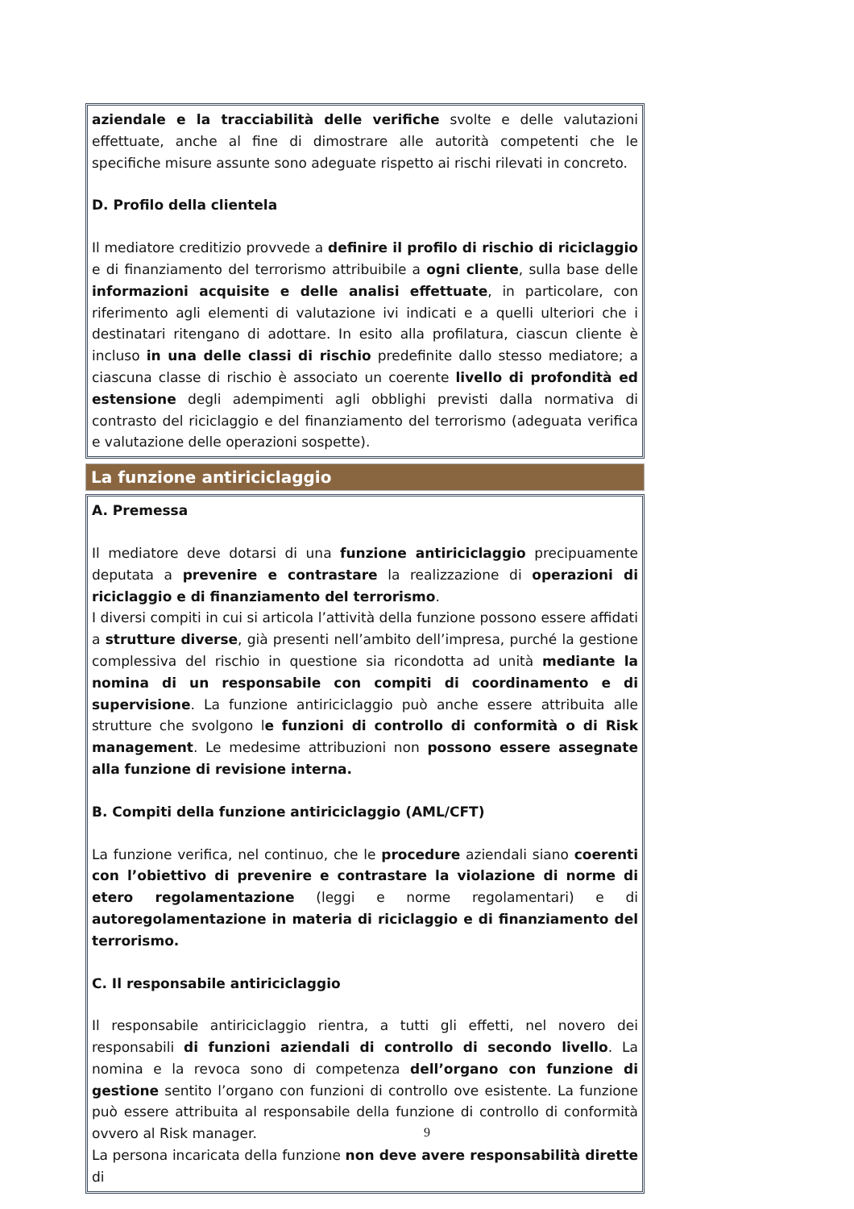aziendale e la tracciabilità delle verifiche svolte e delle valutazioni effettuate, anche al fine di dimostrare alle autorità competenti che le specifiche misure assunte sono adeguate rispetto ai rischi rilevati in concreto.
D. Profilo della clientela
Il mediatore creditizio provvede a definire il profilo di rischio di riciclaggio e di finanziamento del terrorismo attribuibile a ogni cliente, sulla base delle informazioni acquisite e delle analisi effettuate, in particolare, con riferimento agli elementi di valutazione ivi indicati e a quelli ulteriori che i destinatari ritengano di adottare. In esito alla profilatura, ciascun cliente è incluso in una delle classi di rischio predefinite dallo stesso mediatore; a ciascuna classe di rischio è associato un coerente livello di profondità ed estensione degli adempimenti agli obblighi previsti dalla normativa di contrasto del riciclaggio e del finanziamento del terrorismo (adeguata verifica e valutazione delle operazioni sospette).
La funzione antiriciclaggio
A. Premessa
Il mediatore deve dotarsi di una funzione antiriciclaggio precipuamente deputata a prevenire e contrastare la realizzazione di operazioni di riciclaggio e di finanziamento del terrorismo.
I diversi compiti in cui si articola l’attività della funzione possono essere affidati a strutture diverse, già presenti nell’ambito dell’impresa, purché la gestione complessiva del rischio in questione sia ricondotta ad unità mediante la nomina di un responsabile con compiti di coordinamento e di supervisione. La funzione antiriciclaggio può anche essere attribuita alle strutture che svolgono le funzioni di controllo di conformità o di Risk management. Le medesime attribuzioni non possono essere assegnate alla funzione di revisione interna.
B. Compiti della funzione antiriciclaggio (AML/CFT)
La funzione verifica, nel continuo, che le procedure aziendali siano coerenti con l’obiettivo di prevenire e contrastare la violazione di norme di etero regolamentazione (leggi e norme regolamentari) e di autoregolamentazione in materia di riciclaggio e di finanziamento del terrorismo.
C. Il responsabile antiriciclaggio
Il responsabile antiriciclaggio rientra, a tutti gli effetti, nel novero dei responsabili di funzioni aziendali di controllo di secondo livello. La nomina e la revoca sono di competenza dell’organo con funzione di gestione sentito l’organo con funzioni di controllo ove esistente. La funzione può essere attribuita al responsabile della funzione di controllo di conformità ovvero al Risk manager.
La persona incaricata della funzione non deve avere responsabilità dirette di
9